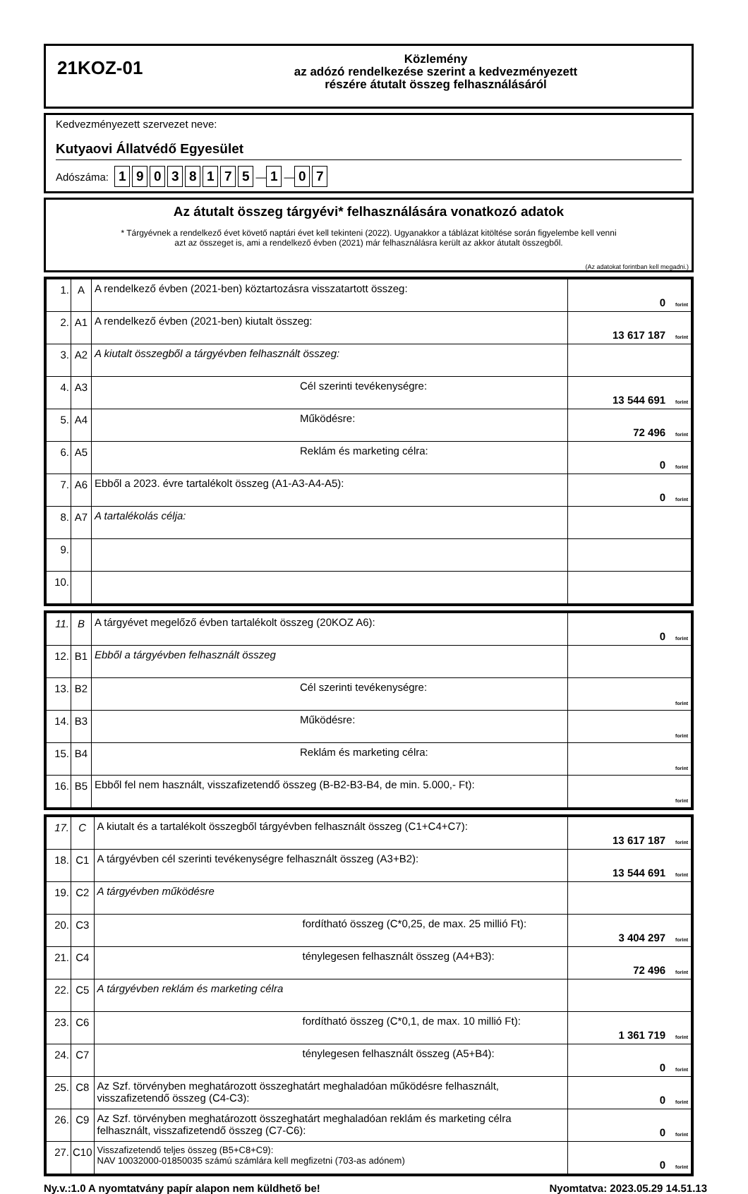21KOZ-01
Közlemény
az adózó rendelkezése szerint a kedvezményezett
részére átutalt összeg felhasználásáról
Kedvezményezett szervezet neve:
Kutyaovi Állatvédő Egyesület
Adószáma: 19038175 — 1 — 0 7
Az átutalt összeg tárgyévi* felhasználására vonatkozó adatok
* Tárgyévnek a rendelkező évet követő naptári évet kell tekinteni (2022). Ugyanakkor a táblázat kitöltése során figyelembe kell venni
azt az összeget is, ami a rendelkező évben (2021) már felhasználásra került az akkor átutalt összegből.
(Az adatokat forintban kell megadni.)
| 1. | A | A rendelkező évben (2021-ben) köztartozásra visszatartott összeg: | 0 forint |
| 2. | A1 | A rendelkező évben (2021-ben) kiutalt összeg: | 13 617 187 forint |
| 3. | A2 | A kiutalt összegből a tárgyévben felhasznált összeg: | |
| 4. | A3 | Cél szerinti tevékenységre: | 13 544 691 forint |
| 5. | A4 | Működésre: | 72 496 forint |
| 6. | A5 | Reklám és marketing célra: | 0 forint |
| 7. | A6 | Ebből a 2023. évre tartalékolt összeg (A1-A3-A4-A5): | 0 forint |
| 8. | A7 | A tartalékolás célja: | |
| 9. | | | |
| 10. | | | |
| 11. | B | A tárgyévet megelőző évben tartalékolt összeg (20KOZ A6): | 0 forint |
| 12. | B1 | Ebből a tárgyévben felhasznált összeg | |
| 13. | B2 | Cél szerinti tevékenységre: | forint |
| 14. | B3 | Működésre: | forint |
| 15. | B4 | Reklám és marketing célra: | forint |
| 16. | B5 | Ebből fel nem használt, visszafizetendő összeg (B-B2-B3-B4, de min. 5.000,- Ft): | forint |
| 17. | C | A kiutalt és a tartalékolt összegből tárgyévben felhasznált összeg (C1+C4+C7): | 13 617 187 forint |
| 18. | C1 | A tárgyévben cél szerinti tevékenységre felhasznált összeg (A3+B2): | 13 544 691 forint |
| 19. | C2 | A tárgyévben működésre | |
| 20. | C3 | fordítható összeg (C*0,25, de max. 25 millió Ft): | 3 404 297 forint |
| 21. | C4 | ténylegesen felhasznált összeg (A4+B3): | 72 496 forint |
| 22. | C5 | A tárgyévben reklám és marketing célra | |
| 23. | C6 | fordítható összeg (C*0,1, de max. 10 millió Ft): | 1 361 719 forint |
| 24. | C7 | ténylegesen felhasznált összeg (A5+B4): | 0 forint |
| 25. | C8 | Az Szf. törvényben meghatározott összeghatárt meghaladóan működésre felhasznált, visszafizetendő összeg (C4-C3): | 0 forint |
| 26. | C9 | Az Szf. törvényben meghatározott összeghatárt meghaladóan reklám és marketing célra felhasznált, visszafizetendő összeg (C7-C6): | 0 forint |
| 27. | C10 | Visszafizetendő teljes összeg (B5+C8+C9): NAV 10032000-01850035 számú számlára kell megfizetni (703-as adónem) | 0 forint |
Ny.v.:1.0 A nyomtatvány papír alapon nem küldhető be! Nyomtatva: 2023.05.29 14.51.13